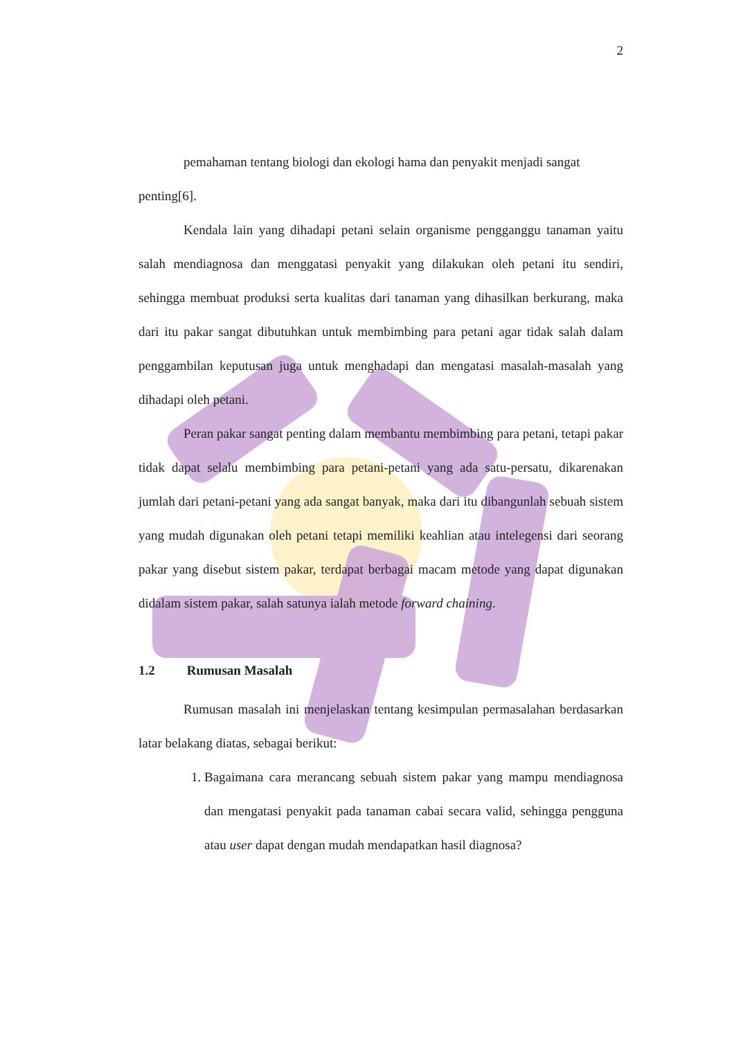2
pemahaman tentang biologi dan ekologi hama dan penyakit menjadi sangat
penting[6].
Kendala lain yang dihadapi petani selain organisme pengganggu tanaman yaitu salah mendiagnosa dan menggatasi penyakit yang dilakukan oleh petani itu sendiri, sehingga membuat produksi serta kualitas dari tanaman yang dihasilkan berkurang, maka dari itu pakar sangat dibutuhkan untuk membimbing para petani agar tidak salah dalam penggambilan keputusan juga untuk menghadapi dan mengatasi masalah-masalah yang dihadapi oleh petani.
Peran pakar sangat penting dalam membantu membimbing para petani, tetapi pakar tidak dapat selalu membimbing para petani-petani yang ada satu-persatu, dikarenakan jumlah dari petani-petani yang ada sangat banyak, maka dari itu dibangunlah sebuah sistem yang mudah digunakan oleh petani tetapi memiliki keahlian atau intelegensi dari seorang pakar yang disebut sistem pakar, terdapat berbagai macam metode yang dapat digunakan didalam sistem pakar, salah satunya ialah metode forward chaining.
1.2 Rumusan Masalah
Rumusan masalah ini menjelaskan tentang kesimpulan permasalahan berdasarkan latar belakang diatas, sebagai berikut:
1. Bagaimana cara merancang sebuah sistem pakar yang mampu mendiagnosa dan mengatasi penyakit pada tanaman cabai secara valid, sehingga pengguna atau user dapat dengan mudah mendapatkan hasil diagnosa?